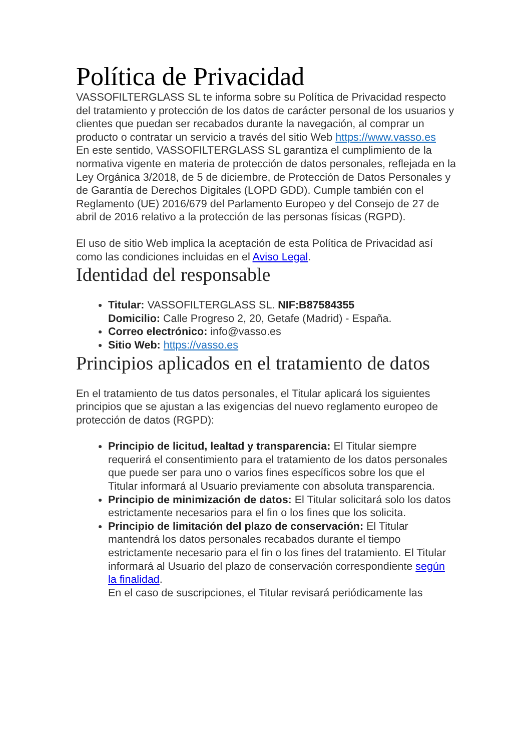Política de Privacidad
VASSOFILTERGLASS SL te informa sobre su Política de Privacidad respecto del tratamiento y protección de los datos de carácter personal de los usuarios y clientes que puedan ser recabados durante la navegación, al comprar un producto o contratar un servicio a través del sitio Web https://www.vasso.es
En este sentido, VASSOFILTERGLASS SL garantiza el cumplimiento de la normativa vigente en materia de protección de datos personales, reflejada en la Ley Orgánica 3/2018, de 5 de diciembre, de Protección de Datos Personales y de Garantía de Derechos Digitales (LOPD GDD). Cumple también con el Reglamento (UE) 2016/679 del Parlamento Europeo y del Consejo de 27 de abril de 2016 relativo a la protección de las personas físicas (RGPD).
El uso de sitio Web implica la aceptación de esta Política de Privacidad así como las condiciones incluidas en el Aviso Legal.
Identidad del responsable
Titular: VASSOFILTERGLASS SL. NIF:B87584355
Domicilio: Calle Progreso 2, 20, Getafe (Madrid) - España.
Correo electrónico: info@vasso.es
Sitio Web: https://vasso.es
Principios aplicados en el tratamiento de datos
En el tratamiento de tus datos personales, el Titular aplicará los siguientes principios que se ajustan a las exigencias del nuevo reglamento europeo de protección de datos (RGPD):
Principio de licitud, lealtad y transparencia: El Titular siempre requerirá el consentimiento para el tratamiento de los datos personales que puede ser para uno o varios fines específicos sobre los que el Titular informará al Usuario previamente con absoluta transparencia.
Principio de minimización de datos: El Titular solicitará solo los datos estrictamente necesarios para el fin o los fines que los solicita.
Principio de limitación del plazo de conservación: El Titular mantendrá los datos personales recabados durante el tiempo estrictamente necesario para el fin o los fines del tratamiento. El Titular informará al Usuario del plazo de conservación correspondiente según la finalidad.
En el caso de suscripciones, el Titular revisará periódicamente las